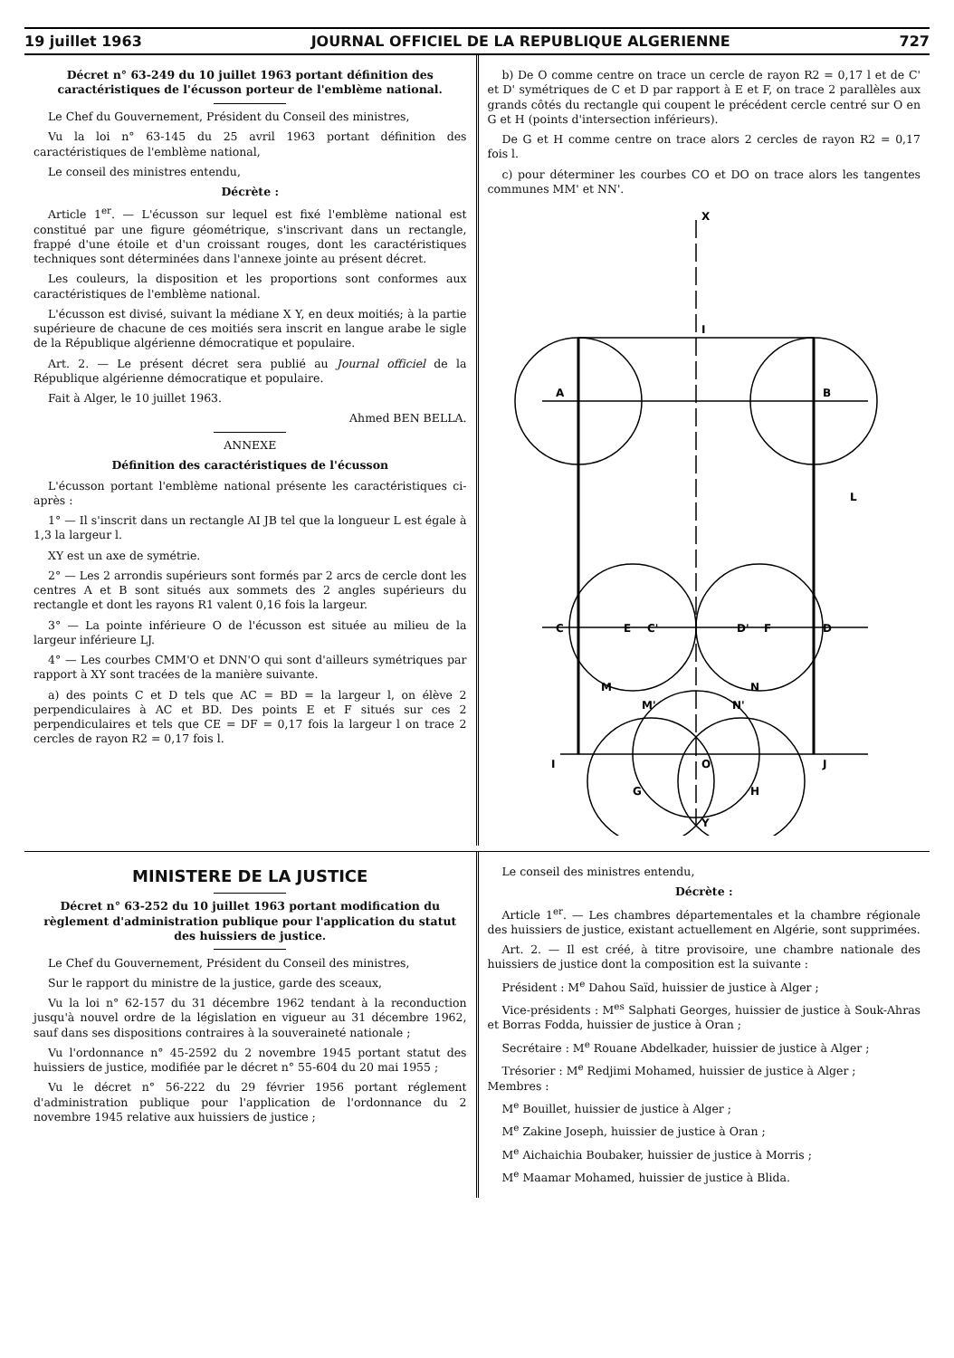19 juillet 1963 JOURNAL OFFICIEL DE LA REPUBLIQUE ALGERIENNE 727
Décret n° 63-249 du 10 juillet 1963 portant définition des caractéristiques de l'écusson porteur de l'emblème national.
Le Chef du Gouvernement, Président du Conseil des ministres,
Vu la loi n° 63-145 du 25 avril 1963 portant définition des caractéristiques de l'emblème national,
Le conseil des ministres entendu,
Décrète :
Article 1<sup>er</sup>. — L'écusson sur lequel est fixé l'emblème national est constitué par une figure géométrique, s'inscrivant dans un rectangle, frappé d'une étoile et d'un croissant rouges, dont les caractéristiques techniques sont déterminées dans l'annexe jointe au présent décret.
Les couleurs, la disposition et les proportions sont conformes aux caractéristiques de l'emblème national.
L'écusson est divisé, suivant la médiane X Y, en deux moitiés; à la partie supérieure de chacune de ces moitiés sera inscrit en langue arabe le sigle de la République algérienne démocratique et populaire.
Art. 2. — Le présent décret sera publié au Journal officiel de la République algérienne démocratique et populaire.
Fait à Alger, le 10 juillet 1963.
Ahmed BEN BELLA.
ANNEXE
Définition des caractéristiques de l'écusson
L'écusson portant l'emblème national présente les caractéristiques ci-après :
1° — Il s'inscrit dans un rectangle AI JB tel que la longueur L est égale à 1,3 la largeur l.
XY est un axe de symétrie.
2° — Les 2 arrondis supérieurs sont formés par 2 arcs de cercle dont les centres A et B sont situés aux sommets des 2 angles supérieurs du rectangle et dont les rayons R1 valent 0,16 fois la largeur.
3° — La pointe inférieure O de l'écusson est située au milieu de la largeur inférieure LJ.
4° — Les courbes CMM'O et DNN'O qui sont d'ailleurs symétriques par rapport à XY sont tracées de la manière suivante.
a) des points C et D tels que AC = BD = la largeur l, on élève 2 perpendiculaires à AC et BD. Des points E et F situés sur ces 2 perpendiculaires et tels que CE = DF = 0,17 fois la largeur l on trace 2 cercles de rayon R2 = 0,17 fois l.
b) De O comme centre on trace un cercle de rayon R2 = 0,17 l et de C' et D' symétriques de C et D par rapport à E et F, on trace 2 parallèles aux grands côtés du rectangle qui coupent le précédent cercle centré sur O en G et H (points d'intersection inférieurs).
De G et H comme centre on trace alors 2 cercles de rayon R2 = 0,17 fois l.
c) pour déterminer les courbes CO et DO on trace alors les tangentes communes MM' et NN'.
A
B
I
C
E
C'
D'
F
D
M
M'
N'
N
I
O
J
G
H
X
Y
L
MINISTERE DE LA JUSTICE
Décret n° 63-252 du 10 juillet 1963 portant modification du règlement d'administration publique pour l'application du statut des huissiers de justice.
Le Chef du Gouvernement, Président du Conseil des ministres,
Sur le rapport du ministre de la justice, garde des sceaux,
Vu la loi n° 62-157 du 31 décembre 1962 tendant à la reconduction jusqu'à nouvel ordre de la législation en vigueur au 31 décembre 1962, sauf dans ses dispositions contraires à la souveraineté nationale ;
Vu l'ordonnance n° 45-2592 du 2 novembre 1945 portant statut des huissiers de justice, modifiée par le décret n° 55-604 du 20 mai 1955 ;
Vu le décret n° 56-222 du 29 février 1956 portant réglement d'administration publique pour l'application de l'ordonnance du 2 novembre 1945 relative aux huissiers de justice ;
Le conseil des ministres entendu,
Décrète :
Article 1<sup>er</sup>. — Les chambres départementales et la chambre régionale des huissiers de justice, existant actuellement en Algérie, sont supprimées.
Art. 2. — Il est créé, à titre provisoire, une chambre nationale des huissiers de justice dont la composition est la suivante :
Président : M<sup>e</sup> Dahou Saïd, huissier de justice à Alger ;
Vice-présidents : M<sup>es</sup> Salphati Georges, huissier de justice à Souk-Ahras et Borras Fodda, huissier de justice à Oran ;
Secrétaire : M<sup>e</sup> Rouane Abdelkader, huissier de justice à Alger ;
Trésorier : M<sup>e</sup> Redjimi Mohamed, huissier de justice à Alger ;
Membres :
M<sup>e</sup> Bouillet, huissier de justice à Alger ;
M<sup>e</sup> Zakine Joseph, huissier de justice à Oran ;
M<sup>e</sup> Aichaichia Boubaker, huissier de justice à Morris ;
M<sup>e</sup> Maamar Mohamed, huissier de justice à Blida.